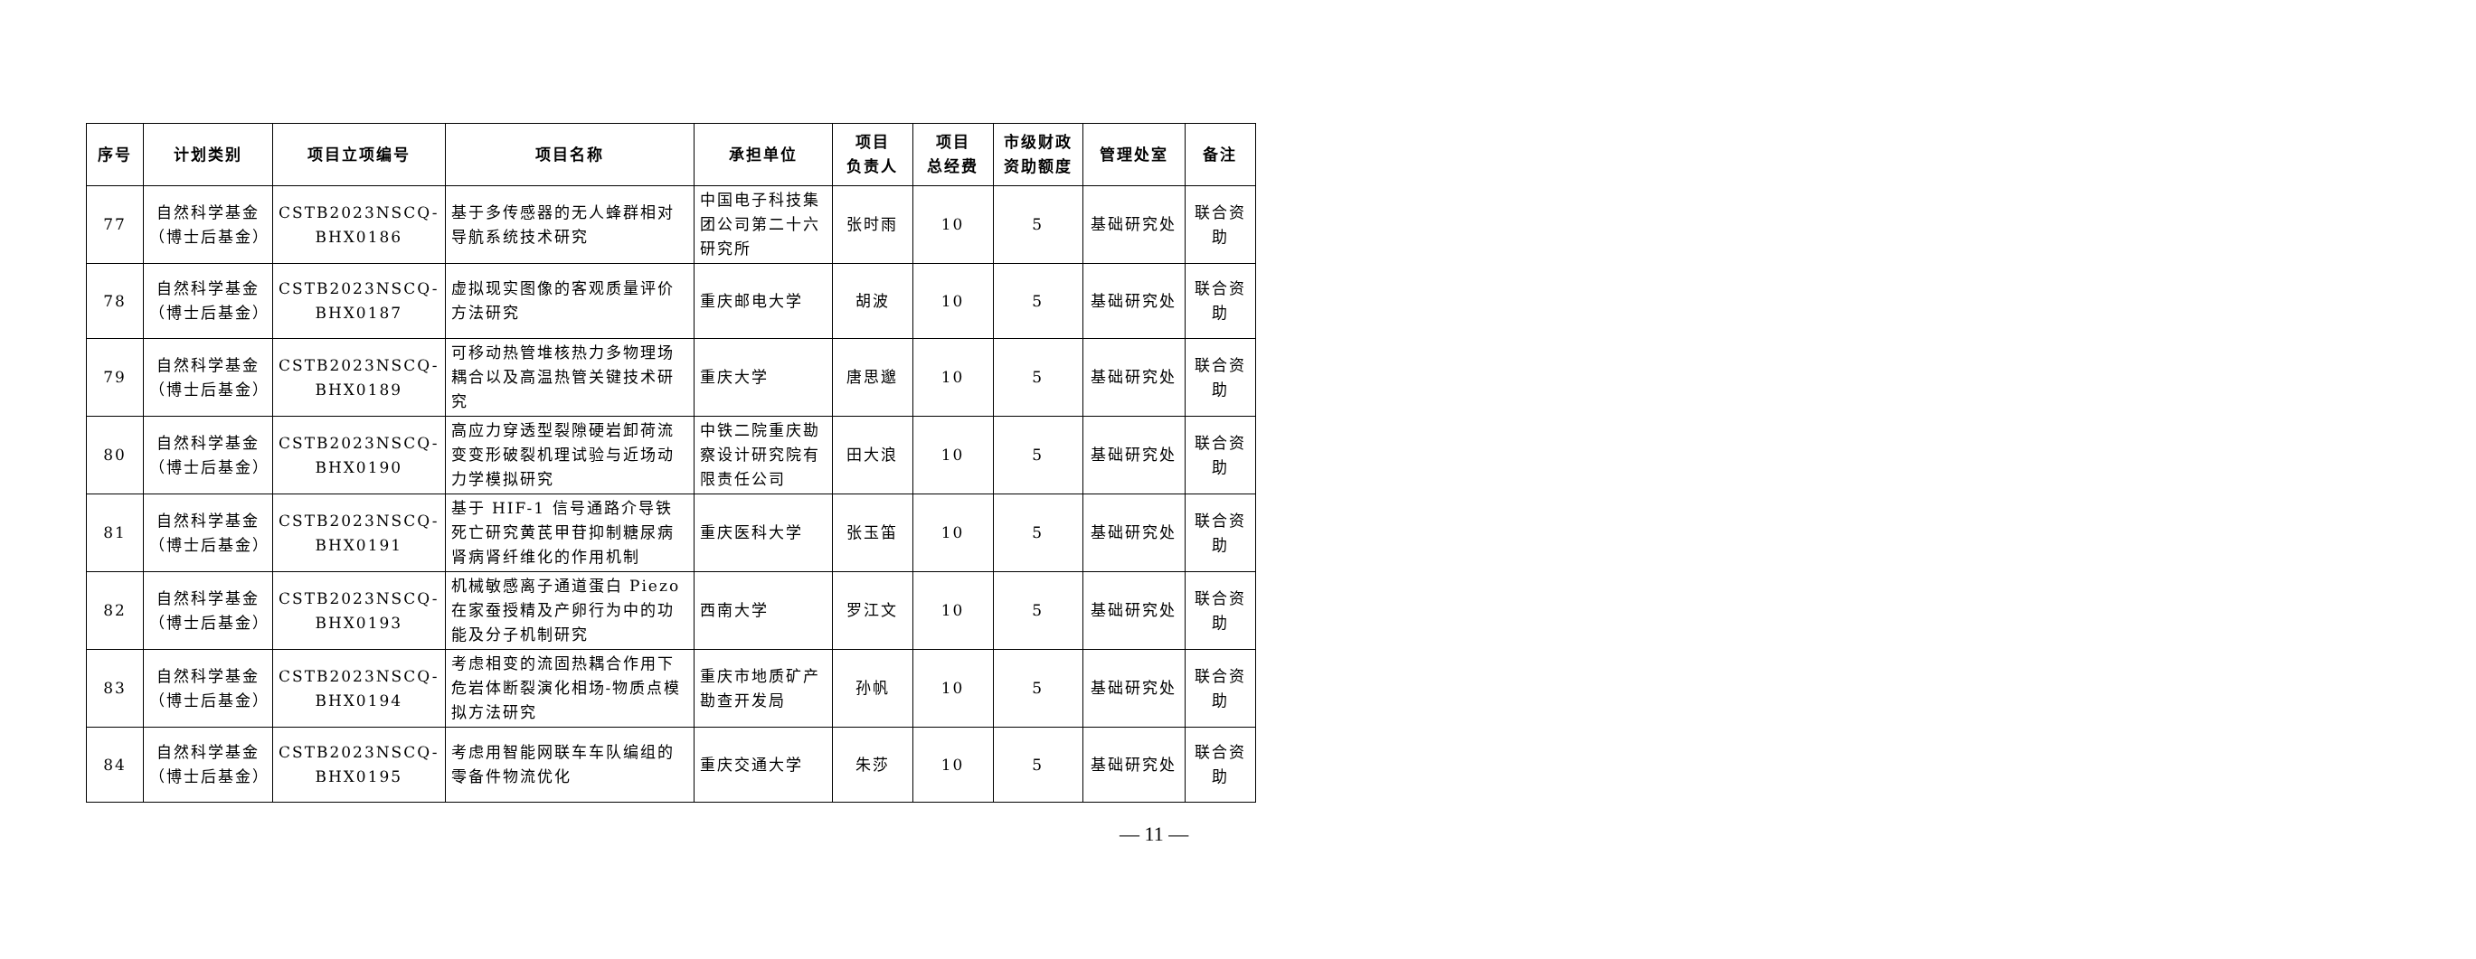| 序号 | 计划类别 | 项目立项编号 | 项目名称 | 承担单位 | 项目 负责人 | 项目 总经费 | 市级财政 资助额度 | 管理处室 | 备注 |
| --- | --- | --- | --- | --- | --- | --- | --- | --- | --- |
| 77 | 自然科学基金（博士后基金） | CSTB2023NSCQ-BHX0186 | 基于多传感器的无人蜂群相对导航系统技术研究 | 中国电子科技集团公司第二十六研究所 | 张时雨 | 10 | 5 | 基础研究处 | 联合资助 |
| 78 | 自然科学基金（博士后基金） | CSTB2023NSCQ-BHX0187 | 虚拟现实图像的客观质量评价方法研究 | 重庆邮电大学 | 胡波 | 10 | 5 | 基础研究处 | 联合资助 |
| 79 | 自然科学基金（博士后基金） | CSTB2023NSCQ-BHX0189 | 可移动热管堆核热力多物理场耦合以及高温热管关键技术研究 | 重庆大学 | 唐思邈 | 10 | 5 | 基础研究处 | 联合资助 |
| 80 | 自然科学基金（博士后基金） | CSTB2023NSCQ-BHX0190 | 高应力穿透型裂隙硬岩卸荷流变变形破裂机理试验与近场动力学模拟研究 | 中铁二院重庆勘察设计研究院有限责任公司 | 田大浪 | 10 | 5 | 基础研究处 | 联合资助 |
| 81 | 自然科学基金（博士后基金） | CSTB2023NSCQ-BHX0191 | 基于 HIF-1 信号通路介导铁死亡研究黄芪甲苷抑制糖尿病肾病肾纤维化的作用机制 | 重庆医科大学 | 张玉笛 | 10 | 5 | 基础研究处 | 联合资助 |
| 82 | 自然科学基金（博士后基金） | CSTB2023NSCQ-BHX0193 | 机械敏感离子通道蛋白 Piezo 在家蚕授精及产卵行为中的功能及分子机制研究 | 西南大学 | 罗江文 | 10 | 5 | 基础研究处 | 联合资助 |
| 83 | 自然科学基金（博士后基金） | CSTB2023NSCQ-BHX0194 | 考虑相变的流固热耦合作用下危岩体断裂演化相场-物质点模拟方法研究 | 重庆市地质矿产勘查开发局 | 孙帆 | 10 | 5 | 基础研究处 | 联合资助 |
| 84 | 自然科学基金（博士后基金） | CSTB2023NSCQ-BHX0195 | 考虑用智能网联车车队编组的零备件物流优化 | 重庆交通大学 | 朱莎 | 10 | 5 | 基础研究处 | 联合资助 |
— 11 —